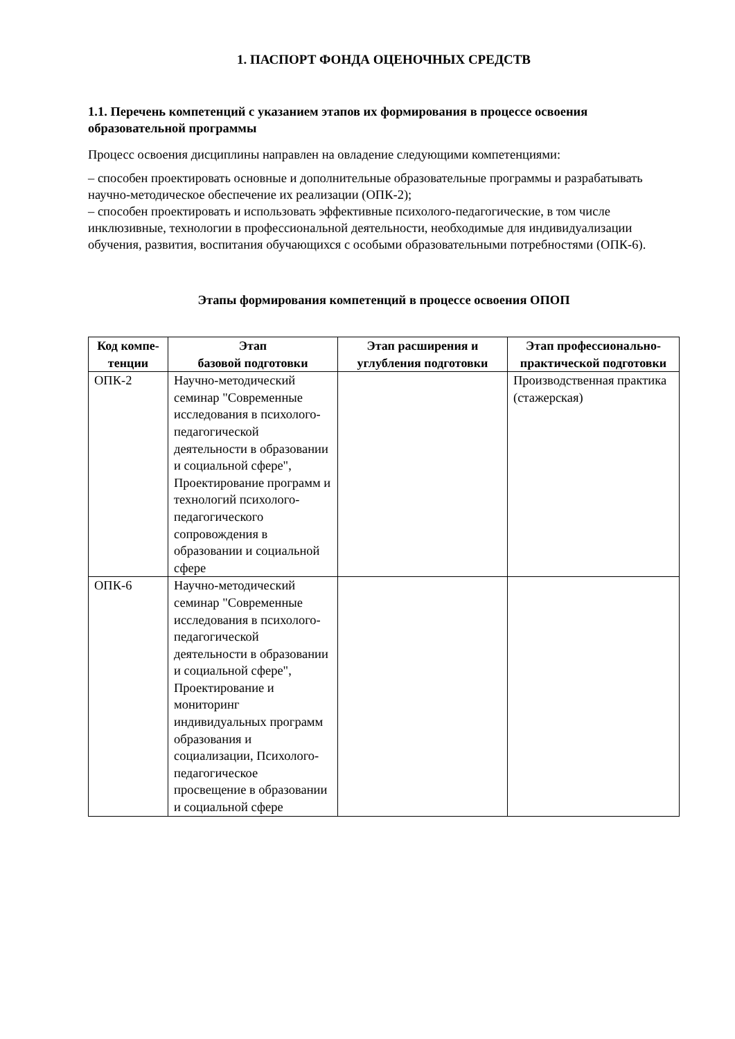1. ПАСПОРТ ФОНДА ОЦЕНОЧНЫХ СРЕДСТВ
1.1. Перечень компетенций с указанием этапов их формирования в процессе освоения образовательной программы
Процесс освоения дисциплины направлен на овладение следующими компетенциями:
– способен проектировать основные и дополнительные образовательные программы и разрабатывать научно-методическое обеспечение их реализации (ОПК-2);
– способен проектировать и использовать эффективные психолого-педагогические, в том числе инклюзивные, технологии в профессиональной деятельности, необходимые для индивидуализации обучения, развития, воспитания обучающихся с особыми образовательными потребностями (ОПК-6).
Этапы формирования компетенций в процессе освоения ОПОП
| Код компе-тенции | Этап базовой подготовки | Этап расширения и углубления подготовки | Этап профессионально-практической подготовки |
| --- | --- | --- | --- |
| ОПК-2 | Научно-методический семинар "Современные исследования в психолого-педагогической деятельности в образовании и социальной сфере", Проектирование программ и технологий психолого-педагогического сопровождения в образовании и социальной сфере | | Производственная практика (стажерская) |
| ОПК-6 | Научно-методический семинар "Современные исследования в психолого-педагогической деятельности в образовании и социальной сфере", Проектирование и мониторинг индивидуальных программ образования и социализации, Психолого-педагогическое просвещение в образовании и социальной сфере | | |